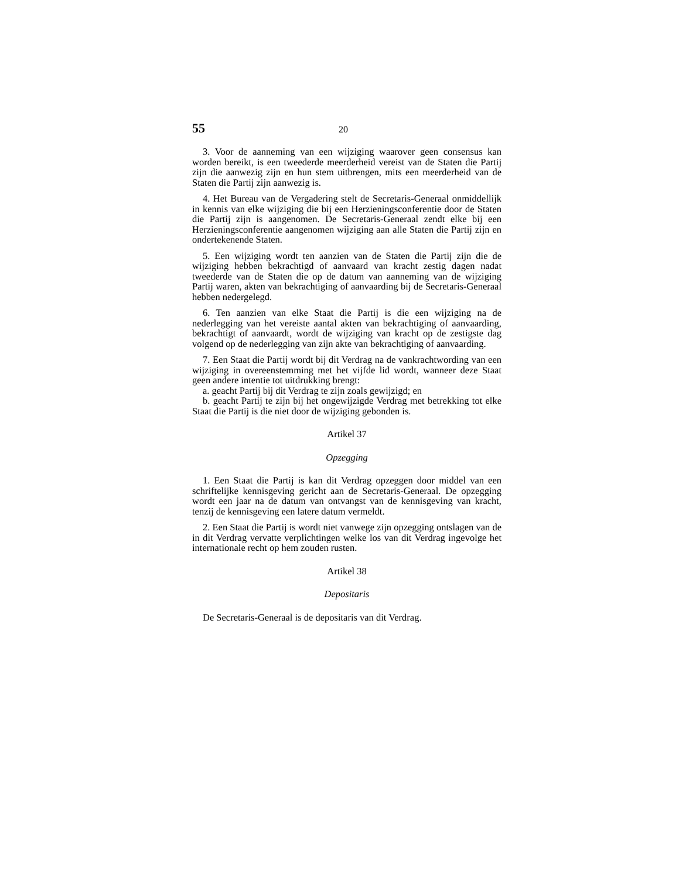55 20
3. Voor de aanneming van een wijziging waarover geen consensus kan worden bereikt, is een tweederde meerderheid vereist van de Staten die Partij zijn die aanwezig zijn en hun stem uitbrengen, mits een meerderheid van de Staten die Partij zijn aanwezig is.
4. Het Bureau van de Vergadering stelt de Secretaris-Generaal onmiddellijk in kennis van elke wijziging die bij een Herzieningsconferentie door de Staten die Partij zijn is aangenomen. De Secretaris-Generaal zendt elke bij een Herzieningsconferentie aangenomen wijziging aan alle Staten die Partij zijn en ondertekenende Staten.
5. Een wijziging wordt ten aanzien van de Staten die Partij zijn die de wijziging hebben bekrachtigd of aanvaard van kracht zestig dagen nadat tweederde van de Staten die op de datum van aanneming van de wijziging Partij waren, akten van bekrachtiging of aanvaarding bij de Secretaris-Generaal hebben nedergelegd.
6. Ten aanzien van elke Staat die Partij is die een wijziging na de nederlegging van het vereiste aantal akten van bekrachtiging of aanvaarding, bekrachtigt of aanvaardt, wordt de wijziging van kracht op de zestigste dag volgend op de nederlegging van zijn akte van bekrachtiging of aanvaarding.
7. Een Staat die Partij wordt bij dit Verdrag na de vankrachtwording van een wijziging in overeenstemming met het vijfde lid wordt, wanneer deze Staat geen andere intentie tot uitdrukking brengt:
a. geacht Partij bij dit Verdrag te zijn zoals gewijzigd; en
b. geacht Partij te zijn bij het ongewijzigde Verdrag met betrekking tot elke Staat die Partij is die niet door de wijziging gebonden is.
Artikel 37
Opzegging
1. Een Staat die Partij is kan dit Verdrag opzeggen door middel van een schriftelijke kennisgeving gericht aan de Secretaris-Generaal. De opzegging wordt een jaar na de datum van ontvangst van de kennisgeving van kracht, tenzij de kennisgeving een latere datum vermeldt.
2. Een Staat die Partij is wordt niet vanwege zijn opzegging ontslagen van de in dit Verdrag vervatte verplichtingen welke los van dit Verdrag ingevolge het internationale recht op hem zouden rusten.
Artikel 38
Depositaris
De Secretaris-Generaal is de depositaris van dit Verdrag.